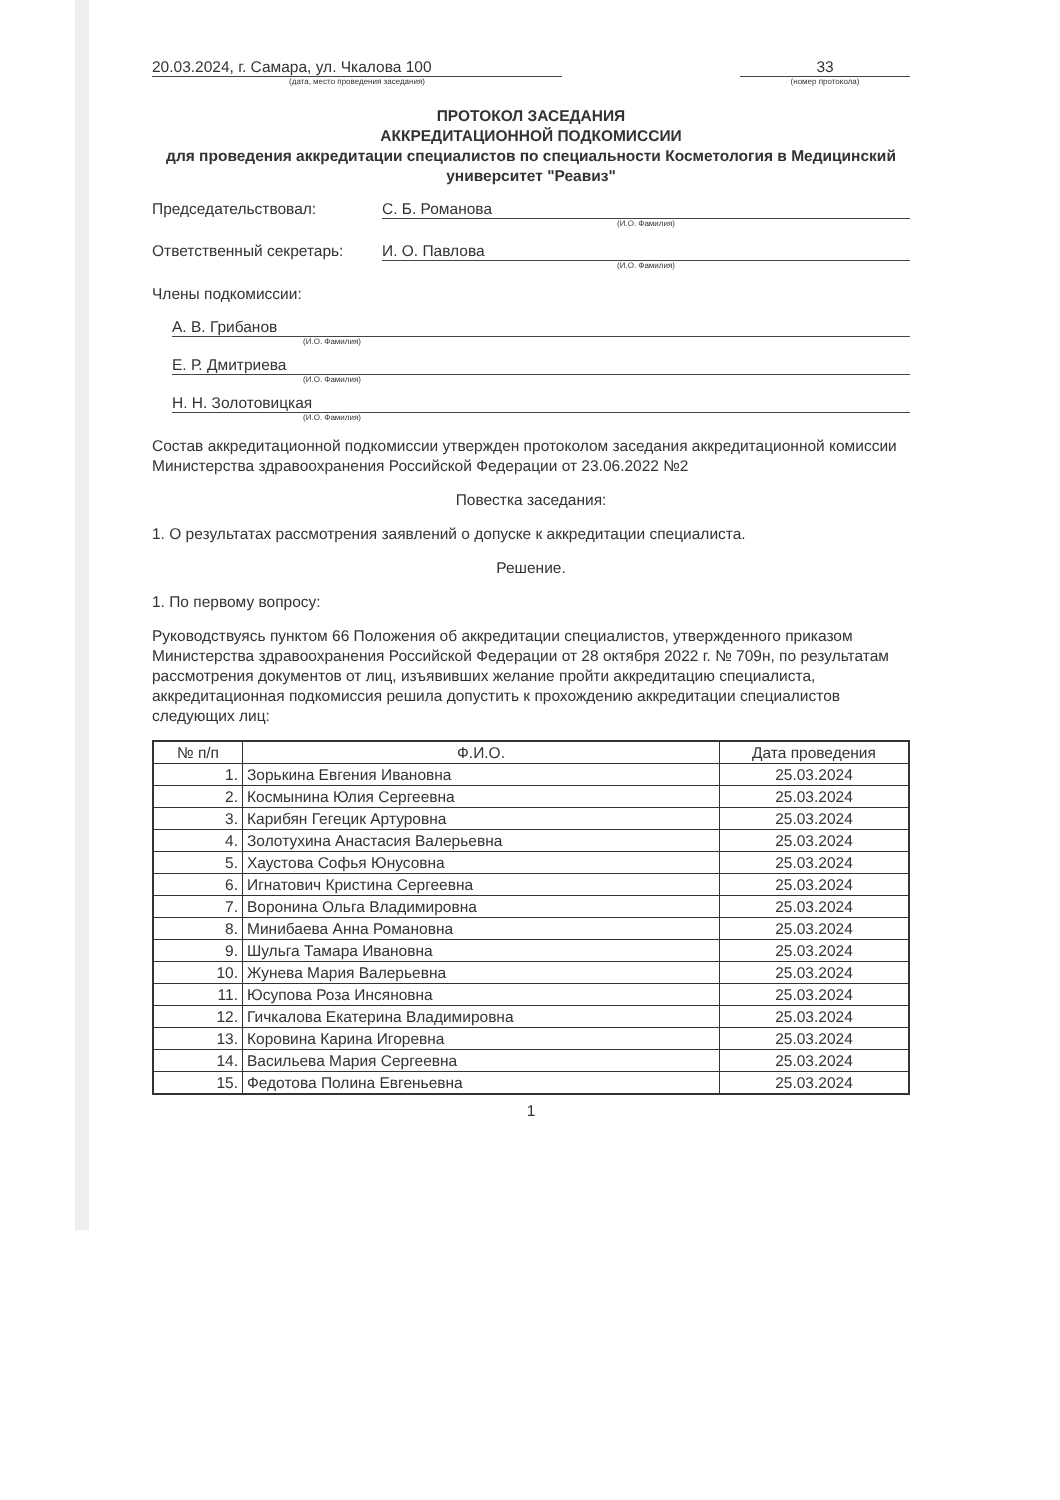20.03.2024, г. Самара, ул. Чкалова 100
(дата, место проведения заседания)
33
(номер протокола)
ПРОТОКОЛ ЗАСЕДАНИЯ
АККРЕДИТАЦИОННОЙ ПОДКОМИССИИ
для проведения аккредитации специалистов по специальности Косметология в Медицинский университет "Реавиз"
Председательствовал: С. Б. Романова
(И.О. Фамилия)
Ответственный секретарь: И. О. Павлова
(И.О. Фамилия)
Члены подкомиссии:
А. В. Грибанов
(И.О. Фамилия)
Е. Р. Дмитриева
(И.О. Фамилия)
Н. Н. Золотовицкая
(И.О. Фамилия)
Состав аккредитационной подкомиссии утвержден протоколом заседания аккредитационной комиссии Министерства здравоохранения Российской Федерации от 23.06.2022 №2
Повестка заседания:
1. О результатах рассмотрения заявлений о допуске к аккредитации специалиста.
Решение.
1. По первому вопросу:
Руководствуясь пунктом 66 Положения об аккредитации специалистов, утвержденного приказом Министерства здравоохранения Российской Федерации от 28 октября 2022 г. № 709н, по результатам рассмотрения документов от лиц, изъявивших желание пройти аккредитацию специалиста, аккредитационная подкомиссия решила допустить к прохождению аккредитации специалистов следующих лиц:
| № п/п | Ф.И.О. | Дата проведения |
| --- | --- | --- |
| 1. | Зорькина Евгения Ивановна | 25.03.2024 |
| 2. | Космынина Юлия Сергеевна | 25.03.2024 |
| 3. | Карибян Гегецик Артуровна | 25.03.2024 |
| 4. | Золотухина Анастасия Валерьевна | 25.03.2024 |
| 5. | Хаустова Софья Юнусовна | 25.03.2024 |
| 6. | Игнатович Кристина Сергеевна | 25.03.2024 |
| 7. | Воронина Ольга Владимировна | 25.03.2024 |
| 8. | Минибаева Анна Романовна | 25.03.2024 |
| 9. | Шульга Тамара Ивановна | 25.03.2024 |
| 10. | Жунева Мария Валерьевна | 25.03.2024 |
| 11. | Юсупова Роза Инсяновна | 25.03.2024 |
| 12. | Гичкалова Екатерина Владимировна | 25.03.2024 |
| 13. | Коровина Карина Игоревна | 25.03.2024 |
| 14. | Васильева Мария Сергеевна | 25.03.2024 |
| 15. | Федотова Полина Евгеньевна | 25.03.2024 |
1